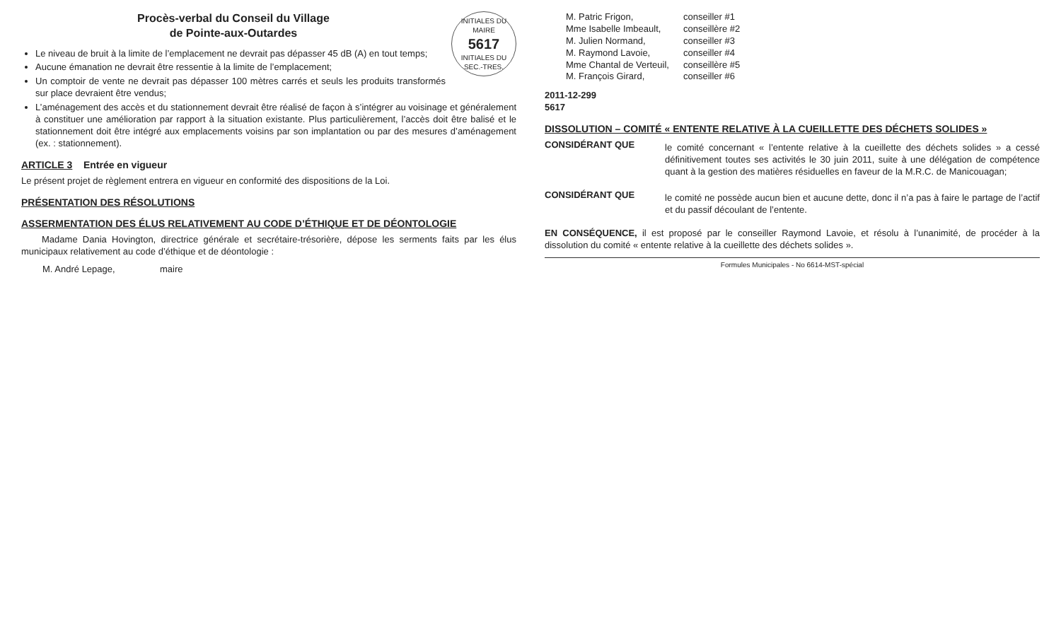INITIALES DU MAIRE
5617
INITIALES DU SEC.-TRES.
Procès-verbal du Conseil du Village
de Pointe-aux-Outardes
Le niveau de bruit à la limite de l’emplacement ne devrait pas dépasser 45 dB (A) en tout temps;
Aucune émanation ne devrait être ressentie à la limite de l’emplacement;
Un comptoir de vente ne devrait pas dépasser 100 mètres carrés et seuls les produits transformés sur place devraient être vendus;
L’aménagement des accès et du stationnement devrait être réalisé de façon à s’intégrer au voisinage et généralement à constituer une amélioration par rapport à la situation existante. Plus particulièrement, l’accès doit être balisé et le stationnement doit être intégré aux emplacements voisins par son implantation ou par des mesures d’aménagement (ex. : stationnement).
ARTICLE 3 Entrée en vigueur
Le présent projet de règlement entrera en vigueur en conformité des dispositions de la Loi.
PRÉSENTATION DES RÉSOLUTIONS
ASSERMENTATION DES ÉLUS RELATIVEMENT AU CODE D’ÉTHIQUE ET DE DÉONTOLOGIE
Madame Dania Hovington, directrice générale et secrétaire-trésorière, dépose les serments faits par les élus municipaux relativement au code d’éthique et de déontologie :
| M. André Lepage, | maire |
| M. Patric Frigon, | conseiller #1 |
| Mme Isabelle Imbeault, | conseillère #2 |
| M. Julien Normand, | conseiller #3 |
| M. Raymond Lavoie, | conseiller #4 |
| Mme Chantal de Verteuil, | conseillère #5 |
| M. François Girard, | conseiller #6 |
2011-12-299
5617
DISSOLUTION – COMITÉ « ENTENTE RELATIVE À LA CUEILLETTE DES DÉCHETS SOLIDES »
CONSIDÉRANT QUE
le comité concernant « l’entente relative à la cueillette des déchets solides » a cessé définitivement toutes ses activités le 30 juin 2011, suite à une délégation de compétence quant à la gestion des matières résiduelles en faveur de la M.R.C. de Manicouagan;
CONSIDÉRANT QUE
le comité ne possède aucun bien et aucune dette, donc il n’a pas à faire le partage de l’actif et du passif découlant de l’entente.
EN CONSÉQUENCE, il est proposé par le conseiller Raymond Lavoie, et résolu à l’unanimité, de procéder à la dissolution du comité « entente relative à la cueillette des déchets solides ».
Formules Municipales - No 6614-MST-spécial